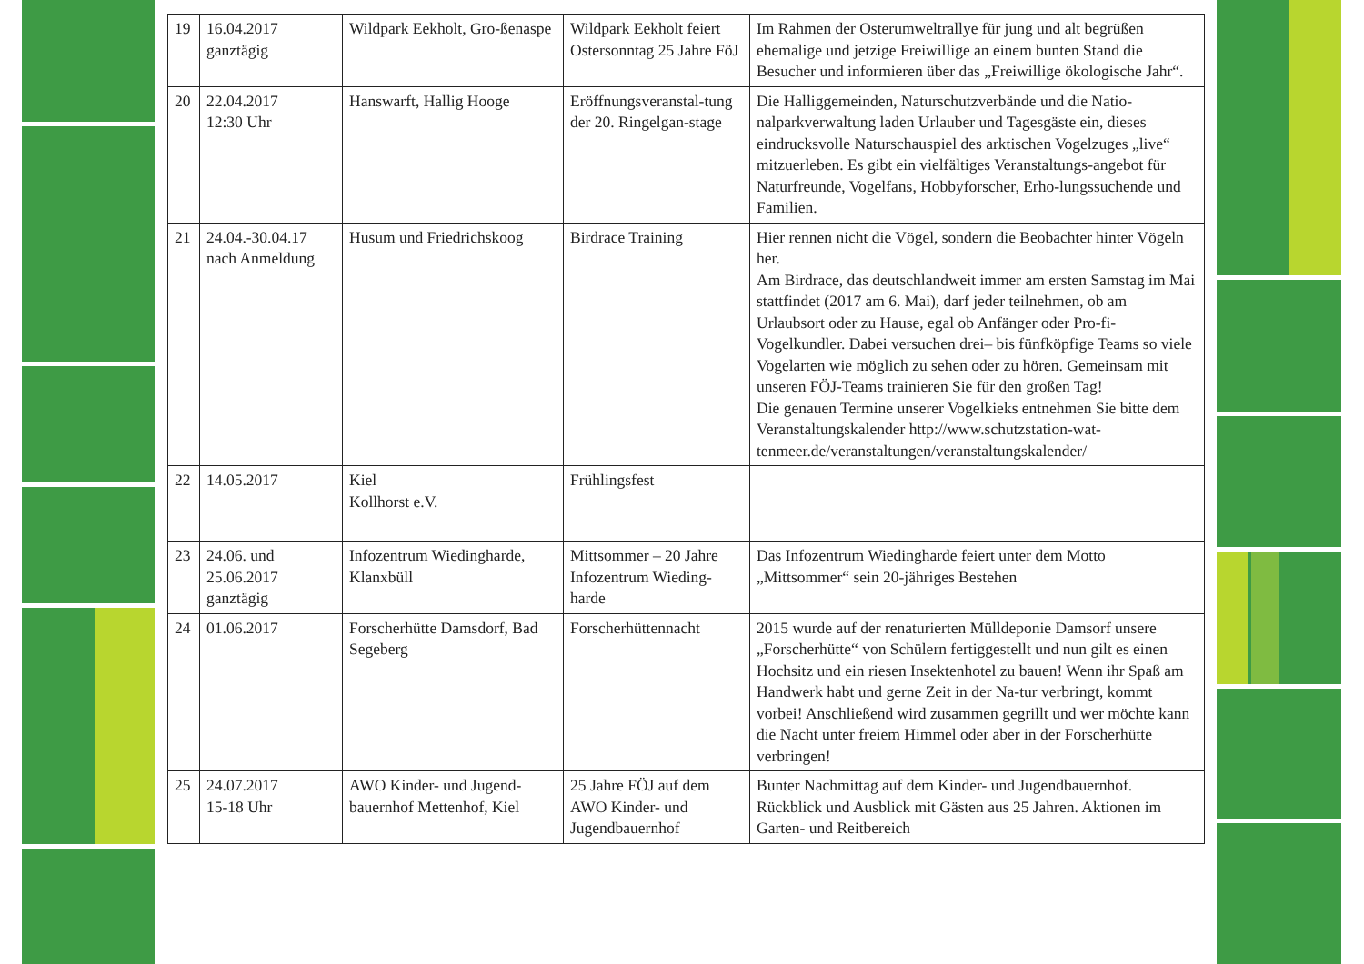| 19 | 16.04.2017 ganztägig | Wildpark Eekholt, Gro-ßenaspe | Wildpark Eekholt feiert Ostersonntag 25 Jahre FöJ | Im Rahmen der Osterumweltrallye für jung und alt begrüßen ehemalige und jetzige Freiwillige an einem bunten Stand die Besucher und informieren über das „Freiwillige ökologische Jahr“. |
| 20 | 22.04.2017 12:30 Uhr | Hanswarft, Hallig Hooge | Eröffnungsveranstal-tung der 20. Ringelgan-stage | Die Halliggemeinden, Naturschutzverbände und die Natio-nalparkverwaltung laden Urlauber und Tagesgäste ein, dieses eindrucksvolle Naturschauspiel des arktischen Vogelzuges „live“ mitzuerleben. Es gibt ein vielfältiges Veranstaltungs-angebot für Naturfreunde, Vogelfans, Hobbyforscher, Erho-lungssuchende und Familien. |
| 21 | 24.04.-30.04.17 nach Anmeldung | Husum und Friedrichskoog | Birdrace Training | Hier rennen nicht die Vögel, sondern die Beobachter hinter Vögeln her. Am Birdrace, das deutschlandweit immer am ersten Samstag im Mai stattfindet (2017 am 6. Mai), darf jeder teilnehmen, ob am Urlaubsort oder zu Hause, egal ob Anfänger oder Pro-fi-Vogelkundler. Dabei versuchen drei– bis fünfköpfige Teams so viele Vogelarten wie möglich zu sehen oder zu hören. Gemeinsam mit unseren FÖJ-Teams trainieren Sie für den großen Tag! Die genauen Termine unserer Vogelkieks entnehmen Sie bitte dem Veranstaltungskalender http://www.schutzstation-wat-tenmeer.de/veranstaltungen/veranstaltungskalender/ |
| 22 | 14.05.2017 | Kiel Kollhorst e.V. | Frühlingsfest | |
| 23 | 24.06. und 25.06.2017 ganztägig | Infozentrum Wiedingharde, Klanxbüll | Mittsommer – 20 Jahre Infozentrum Wieding-harde | Das Infozentrum Wiedingharde feiert unter dem Motto „Mittsommer“ sein 20-jähriges Bestehen |
| 24 | 01.06.2017 | Forscherhütte Damsdorf, Bad Segeberg | Forscherhüttennacht | 2015 wurde auf der renaturierten Mülldeponie Damsorf unsere „Forscherhütte“ von Schülern fertiggestellt und nun gilt es einen Hochsitz und ein riesen Insektenhotel zu bauen! Wenn ihr Spaß am Handwerk habt und gerne Zeit in der Na-tur verbringt, kommt vorbei! Anschließend wird zusammen gegrillt und wer möchte kann die Nacht unter freiem Himmel oder aber in der Forscherhütte verbringen! |
| 25 | 24.07.2017 15-18 Uhr | AWO Kinder- und Jugend-bauernhof Mettenhof, Kiel | 25 Jahre FÖJ auf dem AWO Kinder- und Jugendbauernhof | Bunter Nachmittag auf dem Kinder- und Jugendbauernhof. Rückblick und Ausblick mit Gästen aus 25 Jahren. Aktionen im Garten- und Reitbereich |